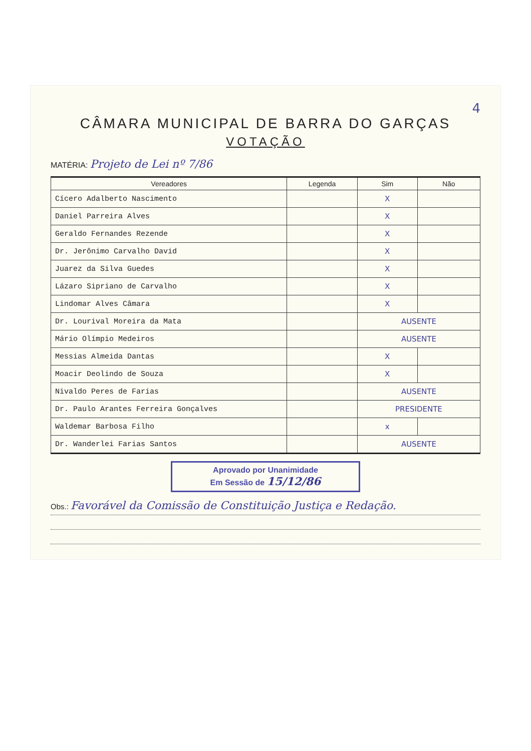4
CÂMARA MUNICIPAL DE BARRA DO GARÇAS
VOTAÇÃO
MATÉRIA: Projeto de Lei nº 7/86
| Vereadores | Legenda | Sim | Não |
| --- | --- | --- | --- |
| Cícero Adalberto Nascimento | | X | |
| Daniel Parreira Alves | | X | |
| Geraldo Fernandes Rezende | | X | |
| Dr. Jerônimo Carvalho David | | X | |
| Juarez da Silva Guedes | | X | |
| Lázaro Sipriano de Carvalho | | X | |
| Lindomar Alves Câmara | | X | |
| Dr. Lourival Moreira da Mata | | AUSENTE | |
| Mário Olímpio Medeiros | | AUSENTE | |
| Messias Almeida Dantas | | X | |
| Moacir Deolindo de Souza | | X | |
| Nivaldo Peres de Farias | | AUSENTE | |
| Dr. Paulo Arantes Ferreira Gonçalves | | PRESIDENTE | |
| Waldemar Barbosa Filho | | x | |
| Dr. Wanderlei Farias Santos | | AUSENTE | |
Aprovado por Unanimidade
Em Sessão de 15/12/86
Obs.: Favorável da Comissão de Constituição Justiça e Redação.